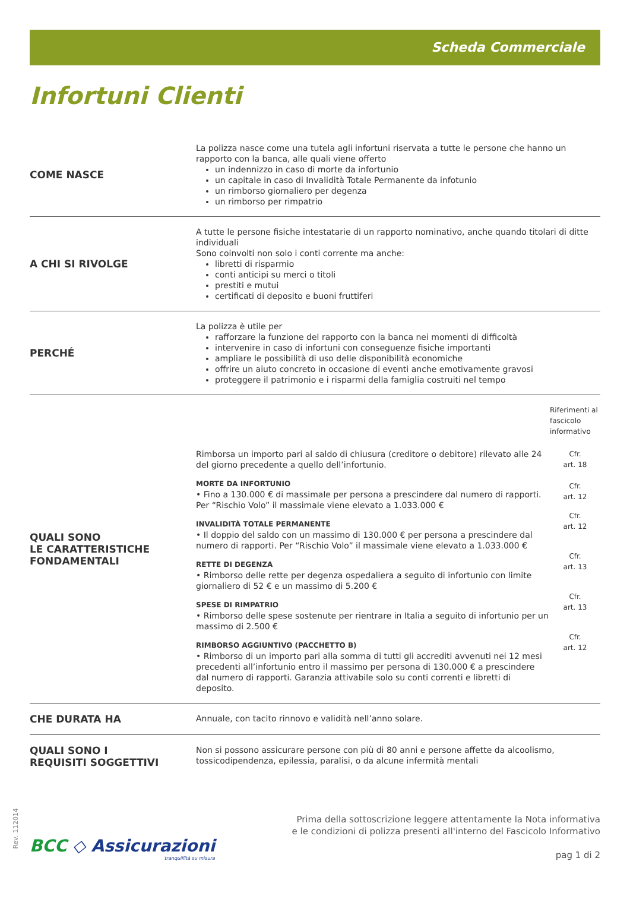Scheda Commerciale
Infortuni Clienti
COME NASCE
La polizza nasce come una tutela agli infortuni riservata a tutte le persone che hanno un rapporto con la banca, alle quali viene offerto
un indennizzo in caso di morte da infortunio
un capitale in caso di Invalidità Totale Permanente da infotunio
un rimborso giornaliero per degenza
un rimborso per rimpatrio
A CHI SI RIVOLGE
A tutte le persone fisiche intestatarie di un rapporto nominativo, anche quando titolari di ditte individuali
Sono coinvolti non solo i conti corrente ma anche:
libretti di risparmio
conti anticipi su merci o titoli
prestiti e mutui
certificati di deposito e buoni fruttiferi
PERCHÉ
La polizza è utile per
rafforzare la funzione del rapporto con la banca nei momenti di difficoltà
intervenire in caso di infortuni con conseguenze fisiche importanti
ampliare le possibilità di uso delle disponibilità economiche
offrire un aiuto concreto in occasione di eventi anche emotivamente gravosi
proteggere il patrimonio e i risparmi della famiglia costruiti nel tempo
QUALI SONO
LE CARATTERISTICHE
FONDAMENTALI
Riferimenti al fascicolo informativo
Rimborsa un importo pari al saldo di chiusura (creditore o debitore) rilevato alle 24 del giorno precedente a quello dell’infortunio.
Cfr.
art. 18
MORTE DA INFORTUNIO
• Fino a 130.000 € di massimale per persona a prescindere dal numero di rapporti. Per “Rischio Volo” il massimale viene elevato a 1.033.000 €
Cfr.
art. 12
INVALIDITÀ TOTALE PERMANENTE
• Il doppio del saldo con un massimo di 130.000 € per persona a prescindere dal numero di rapporti. Per “Rischio Volo” il massimale viene elevato a 1.033.000 €
Cfr.
art. 12
RETTE DI DEGENZA
• Rimborso delle rette per degenza ospedaliera a seguito di infortunio con limite giornaliero di 52 € e un massimo di 5.200 €
Cfr.
art. 13
SPESE DI RIMPATRIO
• Rimborso delle spese sostenute per rientrare in Italia a seguito di infortunio per un massimo di 2.500 €
Cfr.
art. 13
RIMBORSO AGGIUNTIVO (PACCHETTO B)
• Rimborso di un importo pari alla somma di tutti gli accrediti avvenuti nei 12 mesi precedenti all’infortunio entro il massimo per persona di 130.000 € a prescindere dal numero di rapporti. Garanzia attivabile solo su conti correnti e libretti di deposito.
Cfr.
art. 12
CHE DURATA HA
Annuale, con tacito rinnovo e validità nell’anno solare.
QUALI SONO I
REQUISITI SOGGETTIVI
Non si possono assicurare persone con più di 80 anni e persone affette da alcoolismo, tossicodipendenza, epilessia, paralisi, o da alcune infermità mentali
Rev. 112014
BCC ◇ Assicurazioni
tranquillità su misura
Prima della sottoscrizione leggere attentamente la Nota informativa
e le condizioni di polizza presenti all'interno del Fascicolo Informativo
pag 1 di 2